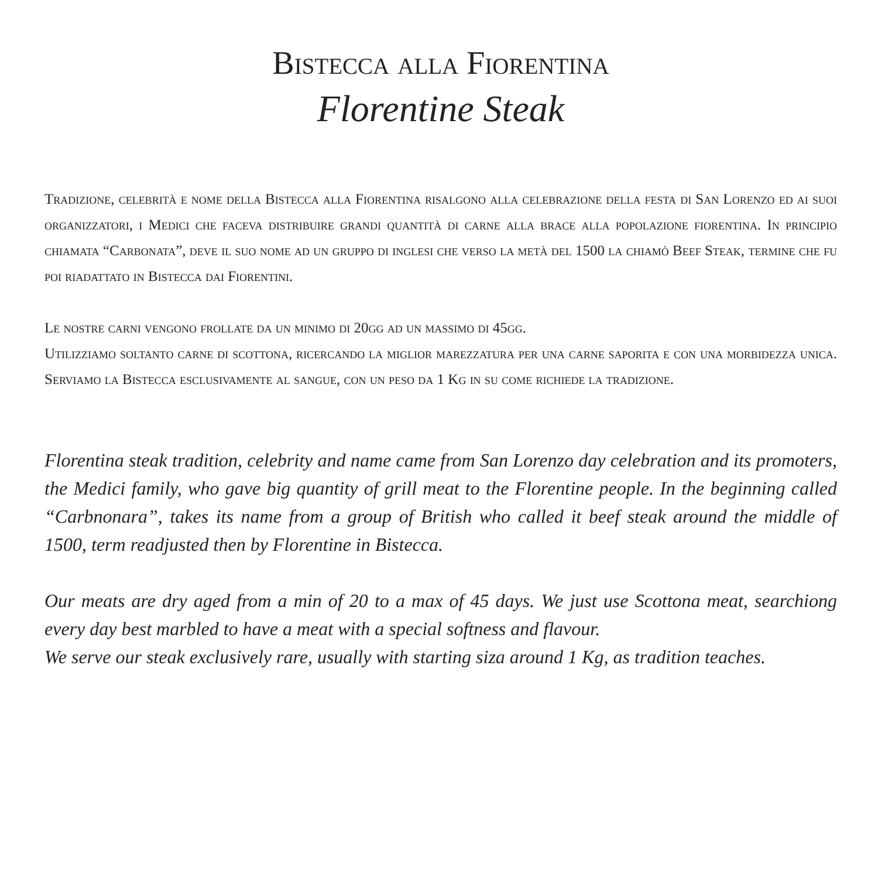Bistecca alla Fiorentina
Florentine Steak
Tradizione, celebrità e nome della Bistecca alla Fiorentina risalgono alla celebrazione della festa di San Lorenzo ed ai suoi organizzatori, i Medici che faceva distribuire grandi quantità di carne alla brace alla popolazione fiorentina. In principio chiamata “Carbonata”, deve il suo nome ad un gruppo di inglesi che verso la metà del 1500 la chiamò Beef Steak, termine che fu poi riadattato in Bistecca dai Fiorentini.
Le nostre carni vengono frollate da un minimo di 20gg ad un massimo di 45gg.
Utilizziamo soltanto carne di scottona, ricercando la miglior marezzatura per una carne saporita e con una morbidezza unica. Serviamo la Bistecca esclusivamente al sangue, con un peso da 1 Kg in su come richiede la tradizione.
Florentina steak tradition, celebrity and name came from San Lorenzo day celebration and its promoters, the Medici family, who gave big quantity of grill meat to the Florentine people. In the beginning called “Carbnonara”, takes its name from a group of British who called it beef steak around the middle of 1500, term readjusted then by Florentine in Bistecca.
Our meats are dry aged from a min of 20 to a max of 45 days. We just use Scottona meat, searchiong every day best marbled to have a meat with a special softness and flavour.
We serve our steak exclusively rare, usually with starting siza around 1 Kg, as tradition teaches.